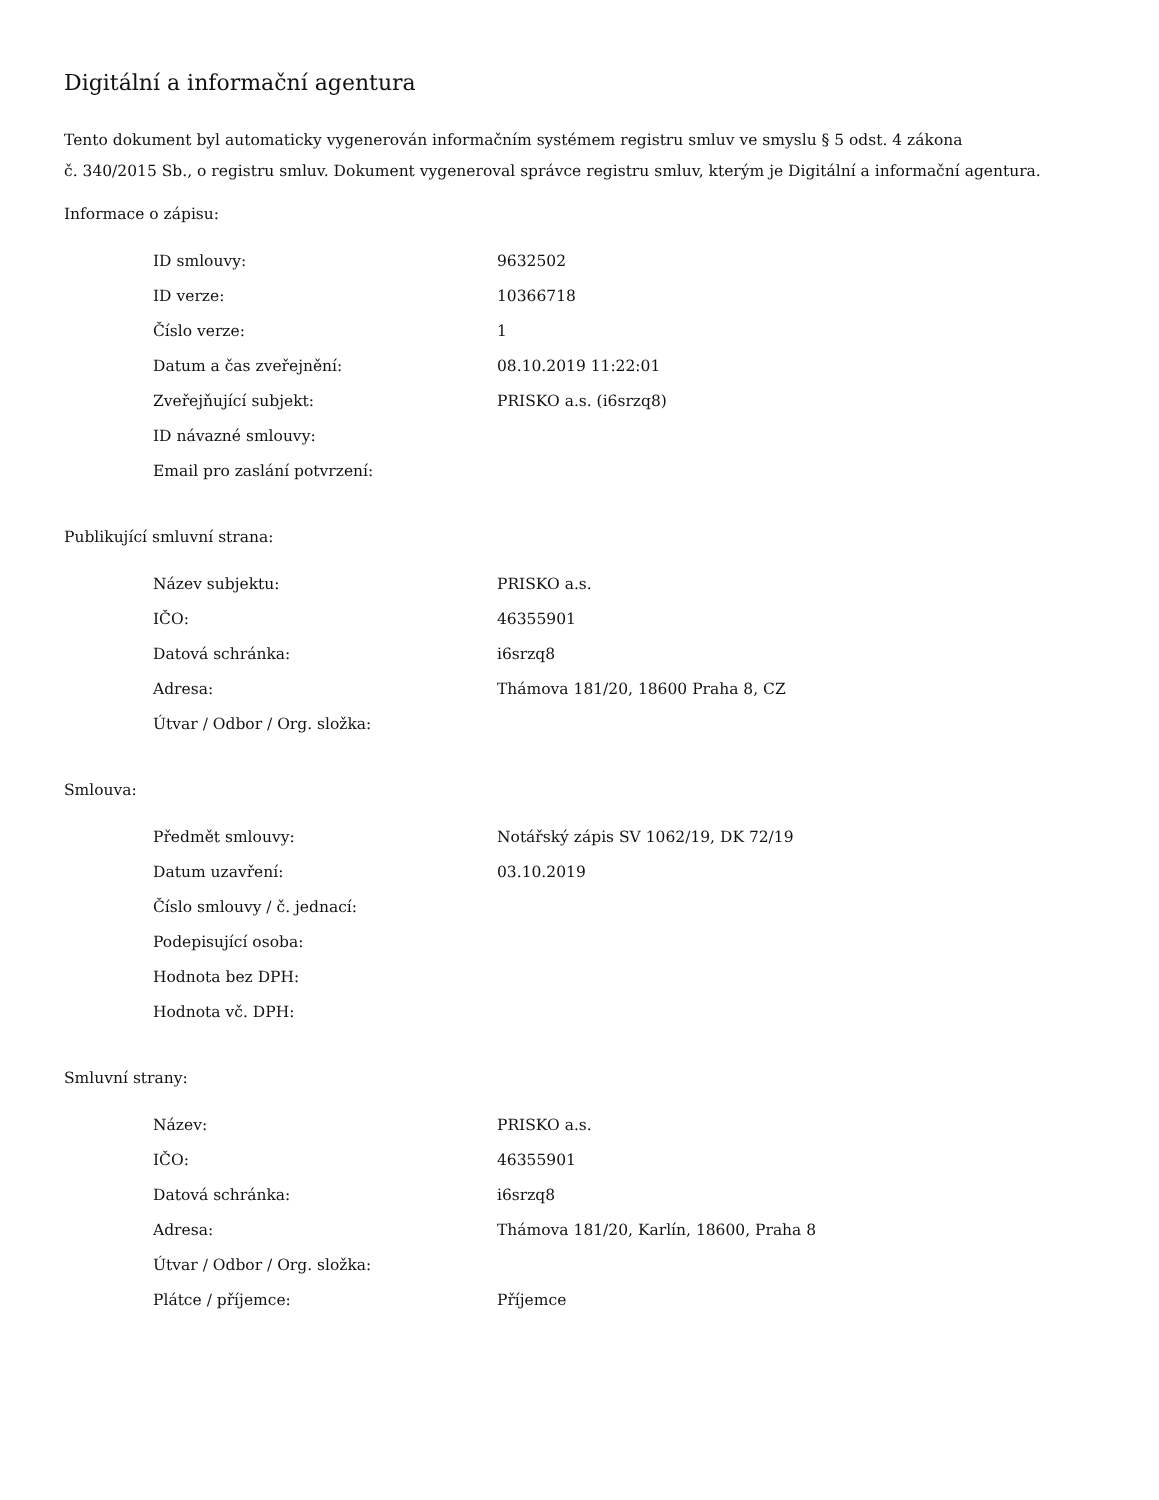Digitální a informační agentura
Tento dokument byl automaticky vygenerován informačním systémem registru smluv ve smyslu § 5 odst. 4 zákona
č. 340/2015 Sb., o registru smluv. Dokument vygeneroval správce registru smluv, kterým je Digitální a informační agentura.
Informace o zápisu:
| ID smlouvy: | 9632502 |
| ID verze: | 10366718 |
| Číslo verze: | 1 |
| Datum a čas zveřejnění: | 08.10.2019 11:22:01 |
| Zveřejňující subjekt: | PRISKO a.s. (i6srzq8) |
| ID návazné smlouvy: | |
| Email pro zaslání potvrzení: | |
Publikující smluvní strana:
| Název subjektu: | PRISKO a.s. |
| IČO: | 46355901 |
| Datová schránka: | i6srzq8 |
| Adresa: | Thámova 181/20, 18600 Praha 8, CZ |
| Útvar / Odbor / Org. složka: | |
Smlouva:
| Předmět smlouvy: | Notářský zápis SV 1062/19, DK 72/19 |
| Datum uzavření: | 03.10.2019 |
| Číslo smlouvy / č. jednací: | |
| Podepisující osoba: | |
| Hodnota bez DPH: | |
| Hodnota vč. DPH: | |
Smluvní strany:
| Název: | PRISKO a.s. |
| IČO: | 46355901 |
| Datová schránka: | i6srzq8 |
| Adresa: | Thámova 181/20, Karlín, 18600, Praha 8 |
| Útvar / Odbor / Org. složka: | |
| Plátce / příjemce: | Příjemce |